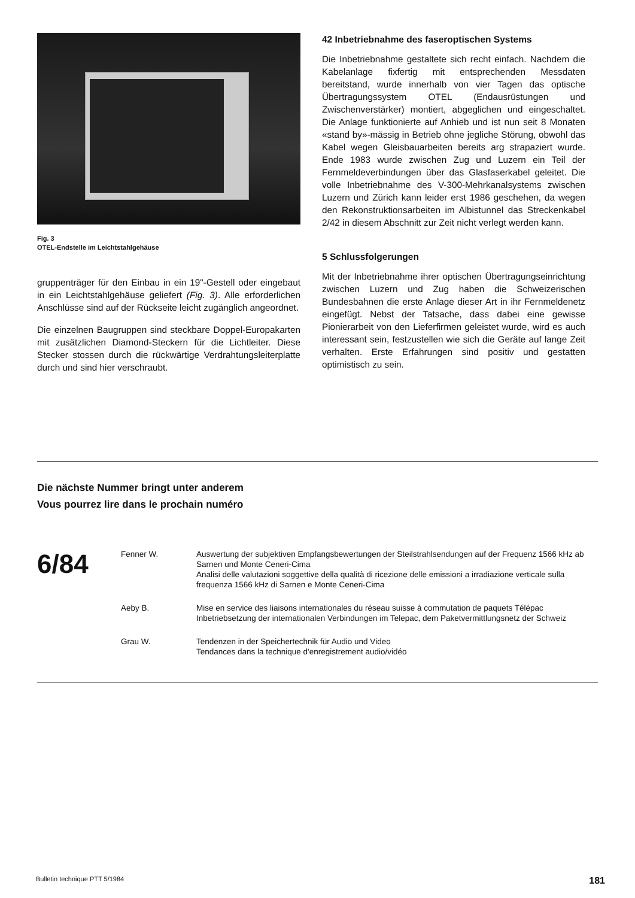Fig. 3
OTEL-Endstelle im Leichtstahlgehäuse
gruppenträger für den Einbau in ein 19"-Gestell oder eingebaut in ein Leichtstahlgehäuse geliefert (Fig. 3). Alle erforderlichen Anschlüsse sind auf der Rückseite leicht zugänglich angeordnet.
Die einzelnen Baugruppen sind steckbare Doppel-Europakarten mit zusätzlichen Diamond-Steckern für die Lichtleiter. Diese Stecker stossen durch die rückwärtige Verdrahtungsleiterplatte durch und sind hier verschraubt.
42 Inbetriebnahme des faseroptischen Systems
Die Inbetriebnahme gestaltete sich recht einfach. Nachdem die Kabelanlage fixfertig mit entsprechenden Messdaten bereitstand, wurde innerhalb von vier Tagen das optische Übertragungssystem OTEL (Endausrüstungen und Zwischenverstärker) montiert, abgeglichen und eingeschaltet. Die Anlage funktionierte auf Anhieb und ist nun seit 8 Monaten «stand by»-mässig in Betrieb ohne jegliche Störung, obwohl das Kabel wegen Gleisbauarbeiten bereits arg strapaziert wurde. Ende 1983 wurde zwischen Zug und Luzern ein Teil der Fernmeldeverbindungen über das Glasfaserkabel geleitet. Die volle Inbetriebnahme des V-300-Mehrkanalsystems zwischen Luzern und Zürich kann leider erst 1986 geschehen, da wegen den Rekonstruktionsarbeiten im Albistunnel das Streckenkabel 2/42 in diesem Abschnitt zur Zeit nicht verlegt werden kann.
5 Schlussfolgerungen
Mit der Inbetriebnahme ihrer optischen Übertragungseinrichtung zwischen Luzern und Zug haben die Schweizerischen Bundesbahnen die erste Anlage dieser Art in ihr Fernmeldenetz eingefügt. Nebst der Tatsache, dass dabei eine gewisse Pionierarbeit von den Lieferfirmen geleistet wurde, wird es auch interessant sein, festzustellen wie sich die Geräte auf lange Zeit verhalten. Erste Erfahrungen sind positiv und gestatten optimistisch zu sein.
Die nächste Nummer bringt unter anderem
Vous pourrez lire dans le prochain numéro
6/84
| Fenner W. | Auswertung der subjektiven Empfangsbewertungen der Steilstrahlsendungen auf der Frequenz 1566 kHz ab Sarnen und Monte Ceneri-Cima Analisi delle valutazioni soggettive della qualità di ricezione delle emissioni a irradiazione verticale sulla frequenza 1566 kHz di Sarnen e Monte Ceneri-Cima |
| Aeby B. | Mise en service des liaisons internationales du réseau suisse à commutation de paquets Télépac Inbetriebsetzung der internationalen Verbindungen im Telepac, dem Paketvermittlungsnetz der Schweiz |
| Grau W. | Tendenzen in der Speichertechnik für Audio und Video Tendances dans la technique d'enregistrement audio/vidéo |
Bulletin technique PTT 5/1984 181